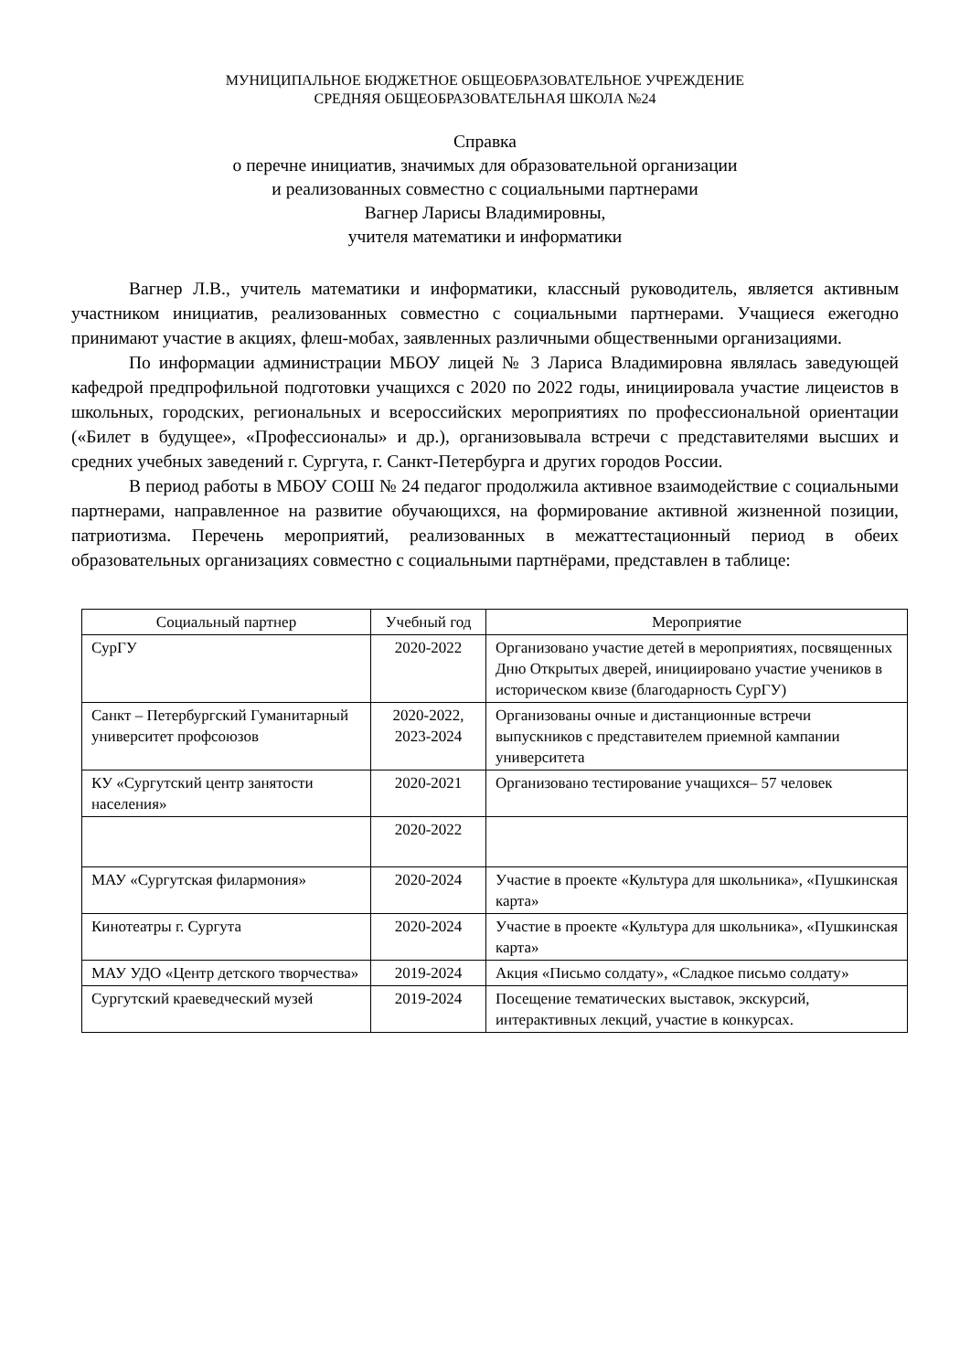МУНИЦИПАЛЬНОЕ БЮДЖЕТНОЕ ОБЩЕОБРАЗОВАТЕЛЬНОЕ УЧРЕЖДЕНИЕ
СРЕДНЯЯ ОБЩЕОБРАЗОВАТЕЛЬНАЯ ШКОЛА №24
Справка
о перечне инициатив, значимых для образовательной организации
и реализованных совместно с социальными партнерами
Вагнер Ларисы Владимировны,
учителя математики и информатики
Вагнер Л.В., учитель математики и информатики, классный руководитель, является активным участником инициатив, реализованных совместно с социальными партнерами. Учащиеся ежегодно принимают участие в акциях, флеш-мобах, заявленных различными общественными организациями.
По информации администрации МБОУ лицей № 3 Лариса Владимировна являлась заведующей кафедрой предпрофильной подготовки учащихся с 2020 по 2022 годы, инициировала участие лицеистов в школьных, городских, региональных и всероссийских мероприятиях по профессиональной ориентации («Билет в будущее», «Профессионалы» и др.), организовывала встречи с представителями высших и средних учебных заведений г. Сургута, г. Санкт-Петербурга и других городов России.
В период работы в МБОУ СОШ № 24 педагог продолжила активное взаимодействие с социальными партнерами, направленное на развитие обучающихся, на формирование активной жизненной позиции, патриотизма. Перечень мероприятий, реализованных в межаттестационный период в обеих образовательных организациях совместно с социальными партнёрами, представлен в таблице:
| Социальный партнер | Учебный год | Мероприятие |
| --- | --- | --- |
| СурГУ | 2020-2022 | Организовано участие детей в мероприятиях, посвященных Дню Открытых дверей, инициировано участие учеников в историческом квизе (благодарность СурГУ) |
| Санкт – Петербургский Гуманитарный университет профсоюзов | 2020-2022, 2023-2024 | Организованы очные и дистанционные встречи выпускников с представителем приемной кампании университета |
| КУ «Сургутский центр занятости населения» | 2020-2021 | Организовано тестирование учащихся– 57 человек |
| | 2020-2022 | |
| МАУ «Сургутская филармония» | 2020-2024 | Участие в проекте «Культура для школьника», «Пушкинская карта» |
| Кинотеатры г. Сургута | 2020-2024 | Участие в проекте «Культура для школьника», «Пушкинская карта» |
| МАУ УДО «Центр детского творчества» | 2019-2024 | Акция «Письмо солдату», «Сладкое письмо солдату» |
| Сургутский краеведческий музей | 2019-2024 | Посещение тематических выставок, экскурсий, интерактивных лекций, участие в конкурсах. |